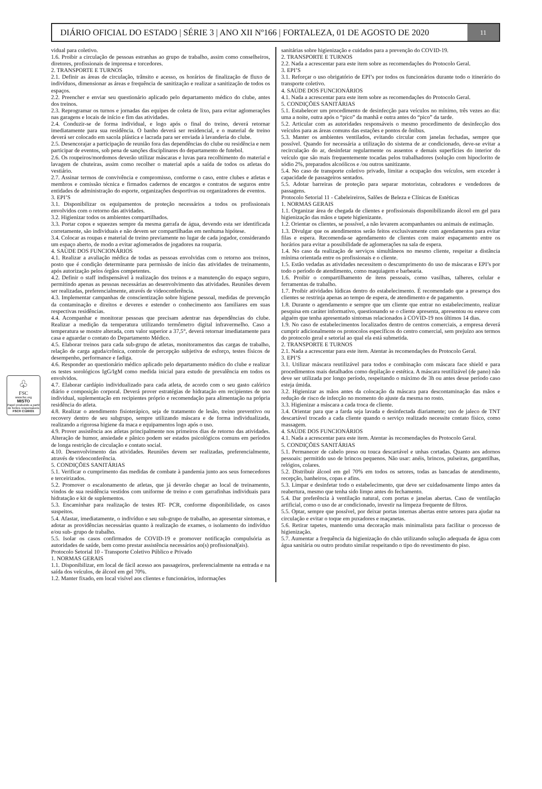DIÁRIO OFICIAL DO ESTADO | SÉRIE 3 | ANO XII Nº166 | FORTALEZA, 01 DE AGOSTO DE 2020
11
♧
FSC
www.fsc.org
MISTO
Papel produzido a partir de fontes responsáveis
FSC® C126031
vidual para coletivo.
1.6. Proibir a circulação de pessoas estranhas ao grupo de trabalho, assim como conselheiros, diretores, profissionais de imprensa e torcedores.
2. TRANSPORTE E TURNOS
2.1. Definir as áreas de circulação, trânsito e acesso, os horários de finalização de fluxo de indivíduos, dimensionar as áreas e frequência de sanitização e realizar a sanitização de todos os espaços.
2.2. Preencher e enviar seu questionário aplicado pelo departamento médico do clube, antes dos treinos.
2.3. Reprogramar os turnos e jornadas das equipes de coleta de lixo, para evitar aglomerações nas garagens e locais de início e fim das atividades.
2.4. Conduzir-se de forma individual, e logo após o final do treino, deverá retornar imediatamente para sua residência. O banho deverá ser residencial, e o material de treino deverá ser colocado em sacola plástica e lacrada para ser enviada à lavanderia do clube.
2.5. Desencorajar a participação de reunião fora das dependências do clube ou residência e nem participar de eventos, sob pena de sanções disciplinares do departamento de futebol.
2.6. Os roupeiros/mordomos deverão utilizar máscaras e luvas para recolhimento do material e lavagem de chuteiras, assim como recolher o material após a saída de todos os atletas do vestiário.
2.7. Assinar termos de convivência e compromisso, conforme o caso, entre clubes e atletas e membros e comissão técnica e firmados cadernos de encargos e contratos de seguros entre entidades de administração do esporte, organizações desportivas ou organizadores de eventos.
3. EPI’S
3.1. Disponibilizar os equipamentos de proteção necessários a todos os profissionais envolvidos com o retorno das atividades.
3.2. Higienizar todos os ambientes compartilhados.
3.3. Portar copos e squeezes sempre da mesma garrafa de água, devendo esta ser identificada corretamente, são individuais e não devem ser compartilhadas em nenhuma hipótese.
3.4. Colocar as roupas e material de treino previamente no lugar de cada jogador, considerando um espaço aberto, de modo a evitar aglomerados de jogadores na rouparia.
4. SAÚDE DOS FUNCIONÁRIOS
4.1. Realizar a avaliação médica de todas as pessoas envolvidas com o retorno aos treinos, posto que é condição determinante para permissão de início das atividades de treinamento, após autorização pelos órgãos competentes.
4.2. Definir o staff indispensável à realização dos treinos e a manutenção do espaço seguro, permitindo apenas as pessoas necessárias ao desenvolvimento das atividades. Reuniões devem ser realizadas, preferencialmente, através de videoconferência.
4.3. Implementar campanhas de conscientização sobre higiene pessoal, medidas de prevenção da contaminação e direitos e deveres e estender o conhecimento aos familiares em suas respectivas residências.
4.4. Acompanhar e monitorar pessoas que precisam adentrar nas dependências do clube. Realizar a medição da temperatura utilizando termômetro digital infravermelho. Caso a temperatura se mostre alterada, com valor superior a 37,5°, deverá retornar imediatamente para casa e aguardar o contato do Departamento Médico.
4.5. Elaborar treinos para cada sub-grupo de atletas, monitoramentos das cargas de trabalho, relação de carga aguda/crônica, controle de percepção subjetiva de esforço, testes físicos de desempenho, performance e fadiga.
4.6. Responder ao questionário médico aplicado pelo departamento médico do clube e realizar os testes sorológicos IgG/IgM como medida inicial para estudo de prevalência em todos os envolvidos.
4.7. Elaborar cardápio individualizado para cada atleta, de acordo com o seu gasto calórico diário e composição corporal. Deverá prover estratégias de hidratação em recipientes de uso individual, suplementação em recipientes próprio e recomendação para alimentação na própria residência do atleta.
4.8. Realizar o atendimento fisioterápico, seja de tratamento de lesão, treino preventivo ou recovery dentro de seu subgrupo, sempre utilizando máscara e de forma individualizada, realizando a rigorosa higiene da maca e equipamentos logo após o uso.
4.9. Prover assistência aos atletas principalmente nos primeiros dias de retorno das atividades. Alteração de humor, ansiedade e pânico podem ser estados psicológicos comuns em períodos de longa restrição de circulação e contato social.
4.10. Desenvolvimento das atividades. Reuniões devem ser realizadas, preferencialmente, através de videoconferência.
5. CONDIÇÕES SANITÁRIAS
5.1. Verificar o cumprimento das medidas de combate à pandemia junto aos seus fornecedores e terceirizados.
5.2. Promover o escalonamento de atletas, que já deverão chegar ao local de treinamento, vindos de sua residência vestidos com uniforme de treino e com garrafinhas individuais para hidratação e kit de suplementos.
5.3. Encaminhar para realização de testes RT- PCR, conforme disponibilidade, os casos suspeitos.
5.4. Afastar, imediatamente, o indivíduo e seu sub-grupo de trabalho, ao apresentar sintomas, e adotar as providências necessárias quanto à realização de exames, o isolamento do indivíduo e/ou sub- grupo de trabalho.
5.5. Isolar os casos confirmados de COVID-19 e promover notificação compulsória as autoridades de saúde, bem como prestar assistência necessários ao(s) profissional(ais).
Protocolo Setorial 10 - Transporte Coletivo Público e Privado
1. NORMAS GERAIS
1.1. Disponibilizar, em local de fácil acesso aos passageiros, preferencialmente na entrada e na saída dos veículos, de álcool em gel 70%.
1.2. Manter fixado, em local visível aos clientes e funcionários, informações
sanitárias sobre higienização e cuidados para a prevenção do COVID-19.
2. TRANSPORTE E TURNOS
2.2. Nada a acrescentar para este item sobre as recomendações do Protocolo Geral.
3. EPI’S
3.1. Reforçar o uso obrigatório de EPI’s por todos os funcionários durante todo o itinerário do transporte coletivo.
4. SAÚDE DOS FUNCIONÁRIOS
4.1. Nada a acrescentar para este item sobre as recomendações do Protocolo Geral.
5. CONDIÇÕES SANITÁRIAS
5.1. Estabelecer um procedimento de desinfecção para veículos no mínimo, três vezes ao dia: uma a noite, outra após o “pico” da manhã e outra antes do “pico” da tarde.
5.2. Articular com as autoridades responsáveis o mesmo procedimento de desinfecção dos veículos para as áreas comuns das estações e pontos de ônibus.
5.3. Manter os ambientes ventilados, evitando circular com janelas fechadas, sempre que possível. Quando for necessária a utilização do sistema de ar condicionado, deve-se evitar a recirculação do ar, desinfetar regularmente os assentos e demais superfícies do interior do veículo que são mais frequentemente tocadas pelos trabalhadores (solução com hipoclorito de sódio 2%, preparados alcoólicos e /ou outros sanitizante.
5.4. No caso de transporte coletivo privado, limitar a ocupação dos veículos, sem exceder à capacidade de passageiros sentados.
5.5. Adotar barreiras de proteção para separar motoristas, cobradores e vendedores de passagens.
Protocolo Setorial 11 - Cabeleireiros, Salões de Beleza e Clínicas de Estéticas
1. NORMAS GERAIS
1.1. Organizar área de chegada de clientes e profissionais disponibilizando álcool em gel para higienização das mãos e tapete higienizante.
1.2. Orientar os clientes, se possível, a não levarem acompanhantes ou animais de estimação.
1.3. Divulgar que os atendimentos serão feitos exclusivamente com agendamentos para evitar filas e espera. Recomenda-se agendamento de clientes com maior espaçamento entre os horários para evitar a possibilidade de aglomerações na sala de espera.
1.4. No caso da realização de serviços simultâneos no mesmo cliente, respeitar a distância mínima orientada entre os profissionais e o cliente.
1.5. Estão vedadas as atividades necessitem o descumprimento do uso de máscaras e EPI’s por todo o período de atendimento, como maquiagem e barbearia.
1.6. Proibir o compartilhamento de itens pessoais, como vasilhas, talheres, celular e ferramentas de trabalho.
1.7. Proibir atividades lúdicas dentro do estabelecimento. É recomendado que a presença dos clientes se restrinja apenas ao tempo de espera, de atendimento e de pagamento.
1.8. Durante o agendamento e sempre que um cliente que entrar no estabelecimento, realizar pesquisa em caráter informativo, questionando se o cliente apresenta, apresentou ou esteve com alguém que tenha apresentado sintomas relacionados à COVID-19 nos últimos 14 dias.
1.9. No caso de estabelecimentos localizados dentro de centros comerciais, a empresa deverá cumprir adicionalmente os protocolos específicos do centro comercial, sem prejuízo aos termos do protocolo geral e setorial ao qual ela está submetida.
2. TRANSPORTE E TURNOS
2.1. Nada a acrescentar para este item. Atentar às recomendações do Protocolo Geral.
3. EPI’S
3.1. Utilizar máscara reutilizável para todos e combinação com máscara face shield e para procedimentos mais detalhados como depilação e estética. A máscara reutilizável (de pano) não deve ser utilizada por longo período, respeitando o máximo de 3h ou antes desse período caso esteja úmida.
3.2. Higienizar as mãos antes da colocação da máscara para descontaminação das mãos e redução de risco de infecção no momento do ajuste da mesma no rosto.
3.3. Higienizar a máscara a cada troca de cliente.
3.4. Orientar para que a farda seja lavada e desinfectada diariamente; uso de jaleco de TNT descartável trocado a cada cliente quando o serviço realizado necessite contato físico, como massagem.
4. SAÚDE DOS FUNCIONÁRIOS
4.1. Nada a acrescentar para este item. Atentar às recomendações do Protocolo Geral.
5. CONDIÇÕES SANITÁRIAS
5.1. Permanecer de cabelo preso ou touca descartável e unhas cortadas. Quanto aos adornos pessoais: permitido uso de brincos pequenos. Não usar: anéis, brincos, pulseiras, gargantilhas, relógios, colares.
5.2. Distribuir álcool em gel 70% em todos os setores, todas as bancadas de atendimento, recepção, banheiros, copas e afins.
5.3. Limpar e desinfetar todo o estabelecimento, que deve ser cuidadosamente limpo antes da reabertura, mesmo que tenha sido limpo antes do fechamento.
5.4. Dar preferência à ventilação natural, com portas e janelas abertas. Caso de ventilação artificial, como o uso de ar condicionado, investir na limpeza frequente de filtros.
5.5. Optar, sempre que possível, por deixar portas internas abertas entre setores para ajudar na circulação e evitar o toque em puxadores e maçanetas.
5.6. Retirar tapetes, mantendo uma decoração mais minimalista para facilitar o processo de higienização.
5.7. Aumentar a frequência da higienização do chão utilizando solução adequada de água com água sanitária ou outro produto similar respeitando o tipo do revestimento do piso.